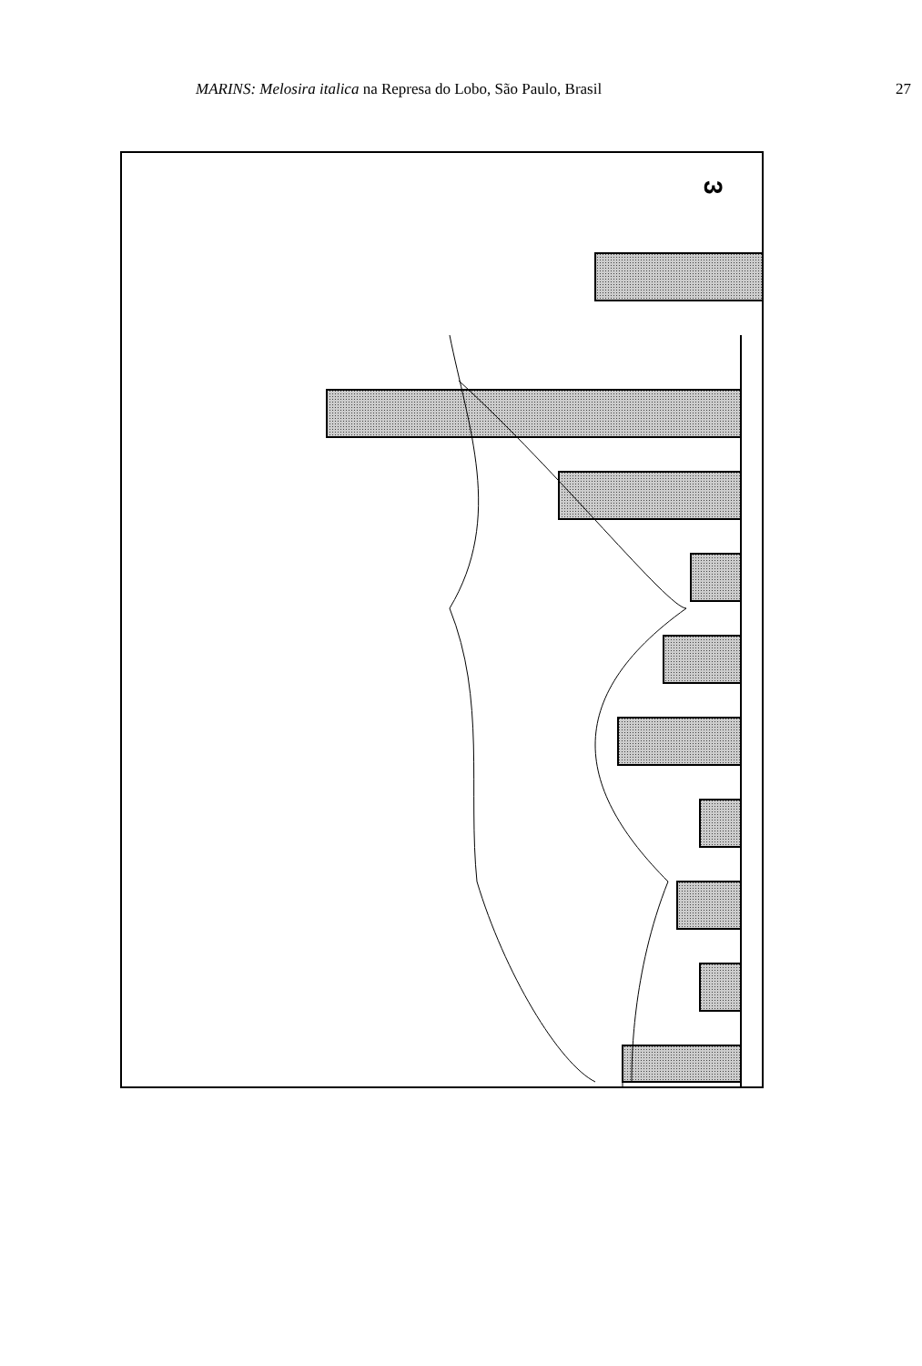MARINS: Melosira italica na Represa do Lobo, São Paulo, Brasil 27
3
A A1 A'A'1 B B1 B'B'1 C C1 C'C'1 D D1 D'D'1 E E1 E'E'1 Perfis 0 5x10<sup>5</sup> 1x10<sup>6</sup> 1,5x10<sup>6</sup> 2x10<sup>6</sup> 2,5x10<sup>6</sup> 3x10<sup>6</sup> 3,5x10<sup>6</sup> 4x10<sup>6</sup> Número de Células por Litro